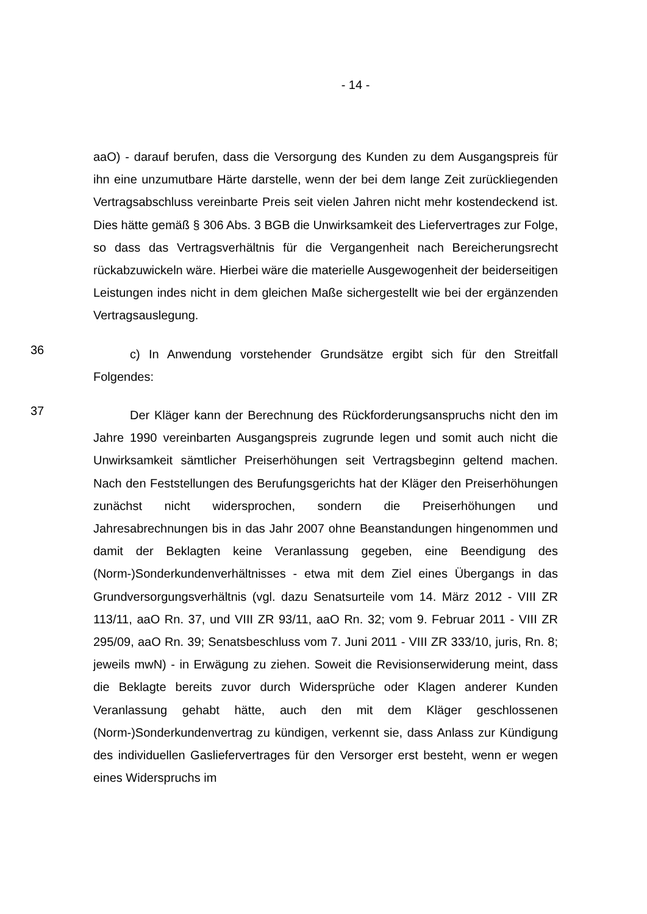- 14 -
aaO) - darauf berufen, dass die Versorgung des Kunden zu dem Ausgangspreis für ihn eine unzumutbare Härte darstelle, wenn der bei dem lange Zeit zurück­liegenden Vertragsabschluss vereinbarte Preis seit vielen Jahren nicht mehr kostendeckend ist. Dies hätte gemäß § 306 Abs. 3 BGB die Unwirksamkeit des Liefervertrages zur Folge, so dass das Vertragsverhältnis für die Vergangenheit nach Bereicherungsrecht rückabzuwickeln wäre. Hierbei wäre die materielle Ausgewogenheit der beiderseitigen Leistungen indes nicht in dem gleichen Ma­ße sichergestellt wie bei der ergänzenden Vertragsauslegung.
36
c) In Anwendung vorstehender Grundsätze ergibt sich für den Streitfall Folgendes:
37
Der Kläger kann der Berechnung des Rückforderungsanspruchs nicht den im Jahre 1990 vereinbarten Ausgangspreis zugrunde legen und somit auch nicht die Unwirksamkeit sämtlicher Preiserhöhungen seit Vertragsbeginn gel­tend machen. Nach den Feststellungen des Berufungsgerichts hat der Kläger den Preiserhöhungen zunächst nicht widersprochen, sondern die Preiserhö­hungen und Jahresabrechnungen bis in das Jahr 2007 ohne Beanstandungen hingenommen und damit der Beklagten keine Veranlassung gegeben, eine Be­endigung des (Norm-)Sonderkundenverhältnisses - etwa mit dem Ziel eines Übergangs in das Grundversorgungsverhältnis (vgl. dazu Senatsurteile vom 14. März 2012 - VIII ZR 113/11, aaO Rn. 37, und VIII ZR 93/11, aaO Rn. 32; vom 9. Februar 2011 - VIII ZR 295/09, aaO Rn. 39; Senatsbeschluss vom 7. Juni 2011 - VIII ZR 333/10, juris, Rn. 8; jeweils mwN) - in Erwägung zu zie­hen. Soweit die Revisionserwiderung meint, dass die Beklagte bereits zuvor durch Widersprüche oder Klagen anderer Kunden Veranlassung gehabt hätte, auch den mit dem Kläger geschlossenen (Norm-)Sonderkundenvertrag zu kün­digen, verkennt sie, dass Anlass zur Kündigung des individuellen Gasliefer­vertrages für den Versorger erst besteht, wenn er wegen eines Widerspruchs im